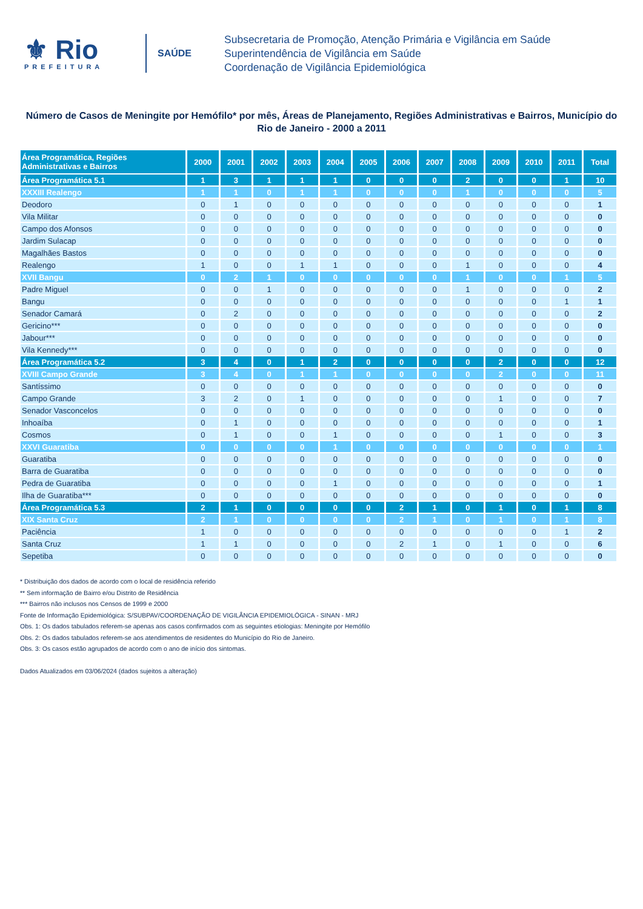⚜ Rio
PREFEITURA
SAÚDE
Subsecretaria de Promoção, Atenção Primária e Vigilância em Saúde
Superintendência de Vigilância em Saúde
Coordenação de Vigilância Epidemiológica
Número de Casos de Meningite por Hemófilo* por mês, Áreas de Planejamento, Regiões Administrativas e Bairros, Município do Rio de Janeiro - 2000 a 2011
| Área Programática, Regiões Administrativas e Bairros | 2000 | 2001 | 2002 | 2003 | 2004 | 2005 | 2006 | 2007 | 2008 | 2009 | 2010 | 2011 | Total |
| --- | --- | --- | --- | --- | --- | --- | --- | --- | --- | --- | --- | --- | --- |
| Área Programática 5.1 | 1 | 3 | 1 | 1 | 1 | 0 | 0 | 0 | 2 | 0 | 0 | 1 | 10 |
| XXXIII Realengo | 1 | 1 | 0 | 1 | 1 | 0 | 0 | 0 | 1 | 0 | 0 | 0 | 5 |
| Deodoro | 0 | 1 | 0 | 0 | 0 | 0 | 0 | 0 | 0 | 0 | 0 | 0 | 1 |
| Vila Militar | 0 | 0 | 0 | 0 | 0 | 0 | 0 | 0 | 0 | 0 | 0 | 0 | 0 |
| Campo dos Afonsos | 0 | 0 | 0 | 0 | 0 | 0 | 0 | 0 | 0 | 0 | 0 | 0 | 0 |
| Jardim Sulacap | 0 | 0 | 0 | 0 | 0 | 0 | 0 | 0 | 0 | 0 | 0 | 0 | 0 |
| Magalhães Bastos | 0 | 0 | 0 | 0 | 0 | 0 | 0 | 0 | 0 | 0 | 0 | 0 | 0 |
| Realengo | 1 | 0 | 0 | 1 | 1 | 0 | 0 | 0 | 1 | 0 | 0 | 0 | 4 |
| XVII Bangu | 0 | 2 | 1 | 0 | 0 | 0 | 0 | 0 | 1 | 0 | 0 | 1 | 5 |
| Padre Miguel | 0 | 0 | 1 | 0 | 0 | 0 | 0 | 0 | 1 | 0 | 0 | 0 | 2 |
| Bangu | 0 | 0 | 0 | 0 | 0 | 0 | 0 | 0 | 0 | 0 | 0 | 1 | 1 |
| Senador Camará | 0 | 2 | 0 | 0 | 0 | 0 | 0 | 0 | 0 | 0 | 0 | 0 | 2 |
| Gericino*** | 0 | 0 | 0 | 0 | 0 | 0 | 0 | 0 | 0 | 0 | 0 | 0 | 0 |
| Jabour*** | 0 | 0 | 0 | 0 | 0 | 0 | 0 | 0 | 0 | 0 | 0 | 0 | 0 |
| Vila Kennedy*** | 0 | 0 | 0 | 0 | 0 | 0 | 0 | 0 | 0 | 0 | 0 | 0 | 0 |
| Área Programática 5.2 | 3 | 4 | 0 | 1 | 2 | 0 | 0 | 0 | 0 | 2 | 0 | 0 | 12 |
| XVIII Campo Grande | 3 | 4 | 0 | 1 | 1 | 0 | 0 | 0 | 0 | 2 | 0 | 0 | 11 |
| Santíssimo | 0 | 0 | 0 | 0 | 0 | 0 | 0 | 0 | 0 | 0 | 0 | 0 | 0 |
| Campo Grande | 3 | 2 | 0 | 1 | 0 | 0 | 0 | 0 | 0 | 1 | 0 | 0 | 7 |
| Senador Vasconcelos | 0 | 0 | 0 | 0 | 0 | 0 | 0 | 0 | 0 | 0 | 0 | 0 | 0 |
| Inhoaíba | 0 | 1 | 0 | 0 | 0 | 0 | 0 | 0 | 0 | 0 | 0 | 0 | 1 |
| Cosmos | 0 | 1 | 0 | 0 | 1 | 0 | 0 | 0 | 0 | 1 | 0 | 0 | 3 |
| XXVI Guaratiba | 0 | 0 | 0 | 0 | 1 | 0 | 0 | 0 | 0 | 0 | 0 | 0 | 1 |
| Guaratiba | 0 | 0 | 0 | 0 | 0 | 0 | 0 | 0 | 0 | 0 | 0 | 0 | 0 |
| Barra de Guaratiba | 0 | 0 | 0 | 0 | 0 | 0 | 0 | 0 | 0 | 0 | 0 | 0 | 0 |
| Pedra de Guaratiba | 0 | 0 | 0 | 0 | 1 | 0 | 0 | 0 | 0 | 0 | 0 | 0 | 1 |
| Ilha de Guaratiba*** | 0 | 0 | 0 | 0 | 0 | 0 | 0 | 0 | 0 | 0 | 0 | 0 | 0 |
| Área Programática 5.3 | 2 | 1 | 0 | 0 | 0 | 0 | 2 | 1 | 0 | 1 | 0 | 1 | 8 |
| XIX Santa Cruz | 2 | 1 | 0 | 0 | 0 | 0 | 2 | 1 | 0 | 1 | 0 | 1 | 8 |
| Paciência | 1 | 0 | 0 | 0 | 0 | 0 | 0 | 0 | 0 | 0 | 0 | 1 | 2 |
| Santa Cruz | 1 | 1 | 0 | 0 | 0 | 0 | 2 | 1 | 0 | 1 | 0 | 0 | 6 |
| Sepetiba | 0 | 0 | 0 | 0 | 0 | 0 | 0 | 0 | 0 | 0 | 0 | 0 | 0 |
* Distribuição dos dados de acordo com o local de residência referido
** Sem informação de Bairro e/ou Distrito de Residência
*** Bairros não inclusos nos Censos de 1999 e 2000
Fonte de Informação Epidemiológica: S/SUBPAV/COORDENAÇÃO DE VIGILÂNCIA EPIDEMIOLÓGICA - SINAN - MRJ
Obs. 1: Os dados tabulados referem-se apenas aos casos confirmados com as seguintes etiologias: Meningite por Hemófilo
Obs. 2: Os dados tabulados referem-se aos atendimentos de residentes do Município do Rio de Janeiro.
Obs. 3: Os casos estão agrupados de acordo com o ano de início dos sintomas.
Dados Atualizados em 03/06/2024 (dados sujeitos a alteração)